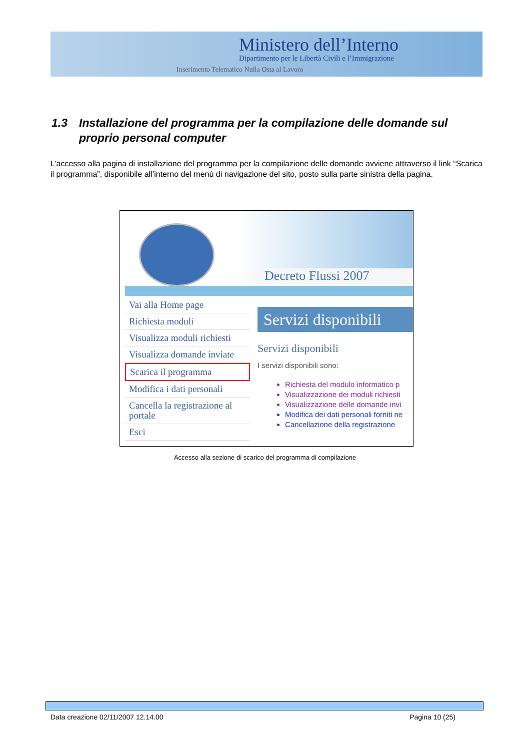Ministero dell’Interno
Dipartimento per le Libertà Civili e l’Immigrazione
Inserimento Telematico Nulla Osta al Lavoro
1.3 Installazione del programma per la compilazione delle domande sul
proprio personal computer
L’accesso alla pagina di installazione del programma per la compilazione delle domande avviene attraverso il link “Scarica il programma”, disponibile all’interno del menù di navigazione del sito, posto sulla parte sinistra della pagina.
Decreto Flussi 2007
Vai alla Home page
Richiesta moduli
Visualizza moduli richiesti
Visualizza domande inviate
Scarica il programma
Modifica i dati personali
Cancella la registrazione al portale
Esci
Servizi disponibili
Servizi disponibili
I servizi disponibili sono:
Richiesta del modulo informatico p
Visualizzazione dei moduli richiesti
Visualizzazione delle domande invi
Modifica dei dati personali forniti ne
Cancellazione della registrazione
Accesso alla sezione di scarico del programma di compilazione
Data creazione 02/11/2007 12.14.00 Pagina 10 (25)